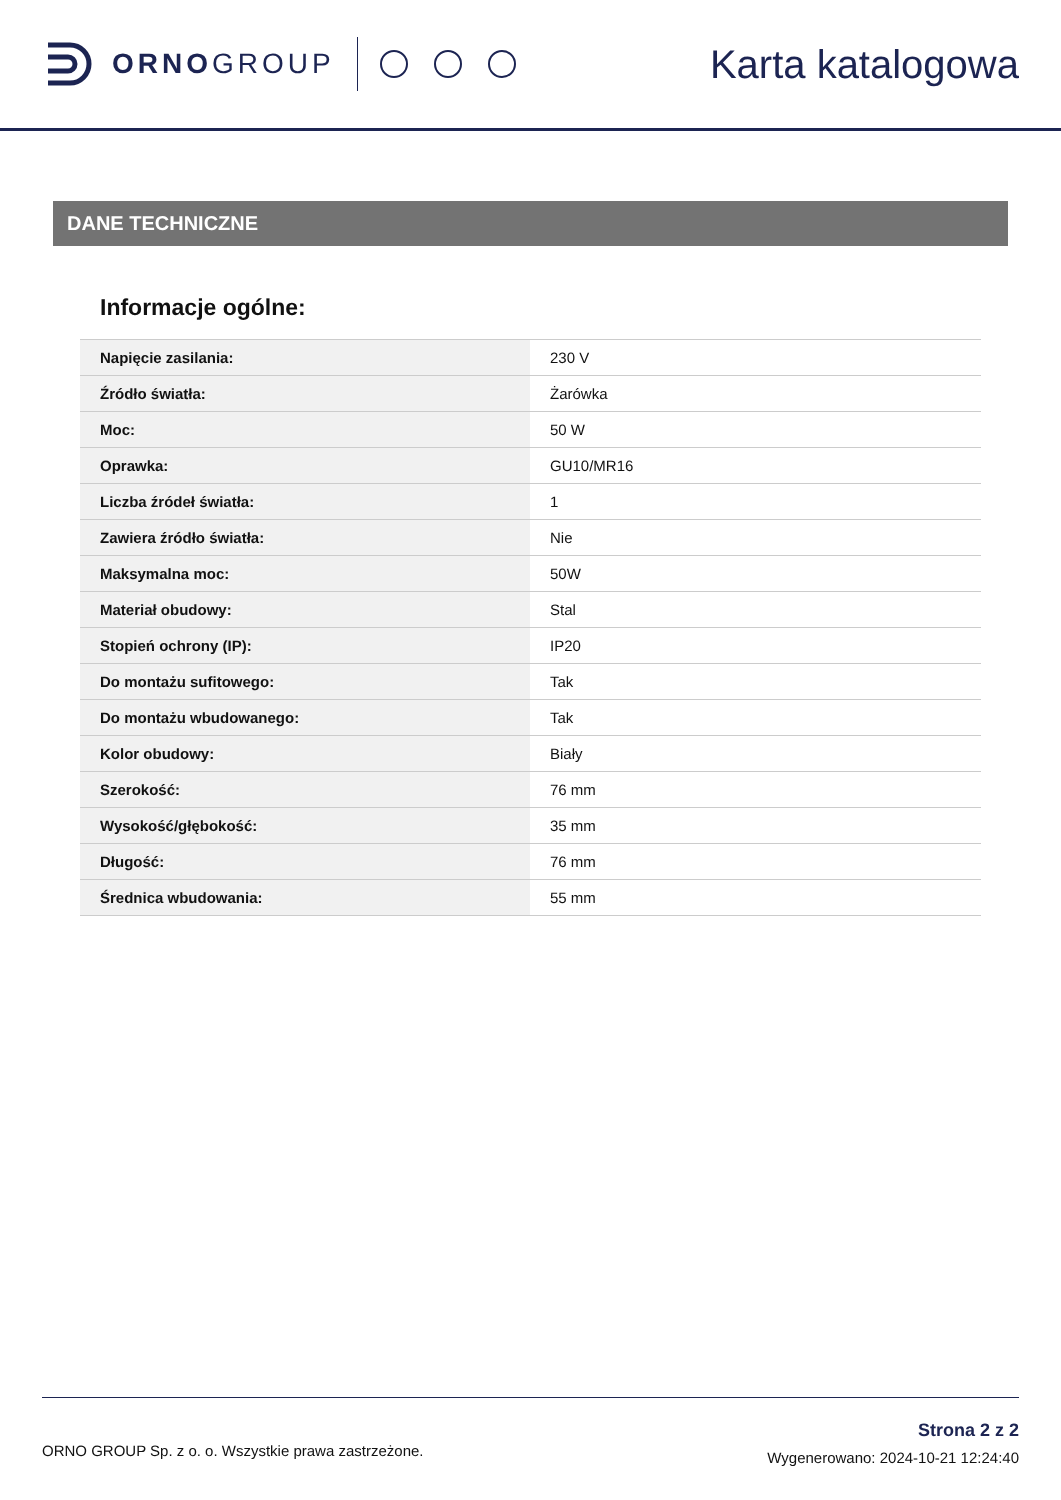ORNOGROUP
Karta katalogowa
DANE TECHNICZNE
Informacje ogólne:
| Napięcie zasilania: | 230 V |
| Źródło światła: | Żarówka |
| Moc: | 50 W |
| Oprawka: | GU10/MR16 |
| Liczba źródeł światła: | 1 |
| Zawiera źródło światła: | Nie |
| Maksymalna moc: | 50W |
| Materiał obudowy: | Stal |
| Stopień ochrony (IP): | IP20 |
| Do montażu sufitowego: | Tak |
| Do montażu wbudowanego: | Tak |
| Kolor obudowy: | Biały |
| Szerokość: | 76 mm |
| Wysokość/głębokość: | 35 mm |
| Długość: | 76 mm |
| Średnica wbudowania: | 55 mm |
ORNO GROUP Sp. z o. o. Wszystkie prawa zastrzeżone.
Strona 2 z 2
Wygenerowano: 2024-10-21 12:24:40